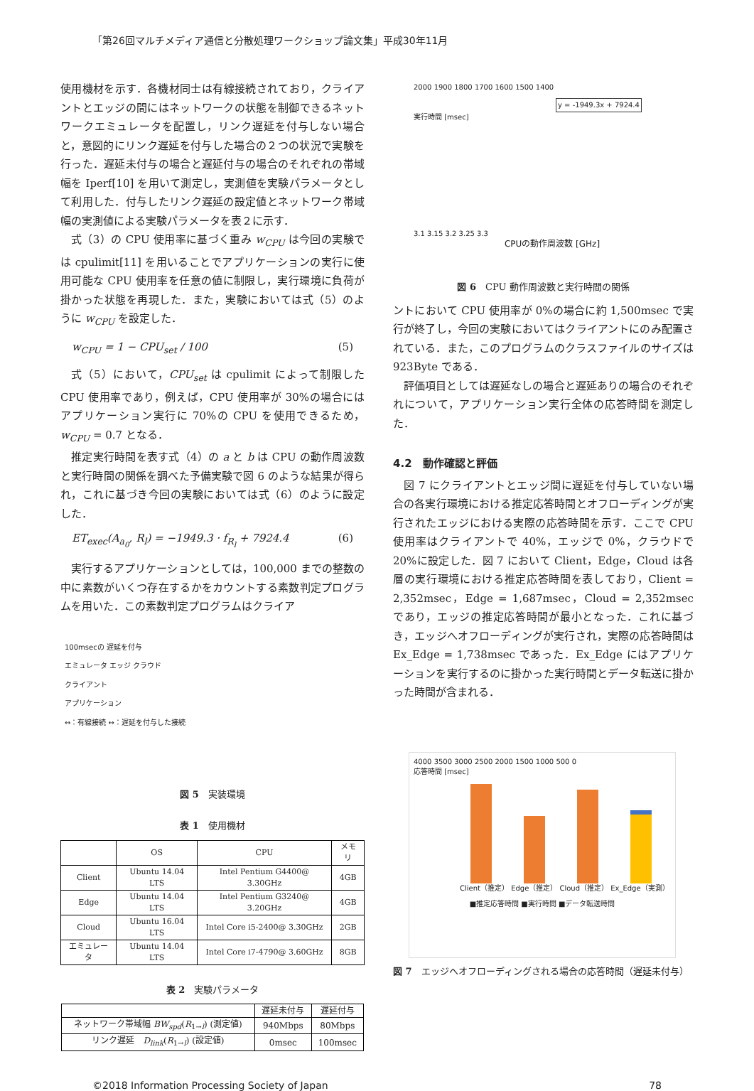「第26回マルチメディア通信と分散処理ワークショップ論文集」平成30年11月
使用機材を示す．各機材同士は有線接続されており，クライアントとエッジの間にはネットワークの状態を制御できるネットワークエミュレータを配置し，リンク遅延を付与しない場合と，意図的にリンク遅延を付与した場合の２つの状況で実験を行った．遅延未付与の場合と遅延付与の場合のそれぞれの帯域幅を Iperf[10] を用いて測定し，実測値を実験パラメータとして利用した．付与したリンク遅延の設定値とネットワーク帯域幅の実測値による実験パラメータを表２に示す．
式（3）の CPU 使用率に基づく重み w<sub>CPU</sub> は今回の実験では cpulimit[11] を用いることでアプリケーションの実行に使用可能な CPU 使用率を任意の値に制限し，実行環境に負荷が掛かった状態を再現した．また，実験においては式（5）のように w<sub>CPU</sub> を設定した．
w<sub>CPU</sub> = 1 − CPU<sub>set</sub> / 100 (5)
式（5）において，CPU<sub>set</sub> は cpulimit によって制限した CPU 使用率であり，例えば，CPU 使用率が 30%の場合にはアプリケーション実行に 70%の CPU を使用できるため，w<sub>CPU</sub> = 0.7 となる．
推定実行時間を表す式（4）の a と b は CPU の動作周波数と実行時間の関係を調べた予備実験で図 6 のような結果が得られ，これに基づき今回の実験においては式（6）のように設定した．
ET<sub>exec</sub>(A<sub>a<sub>0</sub></sub>, R<sub>l</sub>) = −1949.3 · f<sub>R<sub>l</sub></sub> + 7924.4 (6)
実行するアプリケーションとしては，100,000 までの整数の中に素数がいくつ存在するかをカウントする素数判定プログラムを用いた．この素数判定プログラムはクライア
100msecの 遅延を付与
エミュレータ エッジ クラウド
クライアント
アプリケーション
↔：有線接続 ↔：遅延を付与した接続
図 5　実装環境
表 1　使用機材
| | OS | CPU | メモリ |
| --- | --- | --- | --- |
| Client | Ubuntu 14.04 LTS | Intel Pentium G4400@ 3.30GHz | 4GB |
| Edge | Ubuntu 14.04 LTS | Intel Pentium G3240@ 3.20GHz | 4GB |
| Cloud | Ubuntu 16.04 LTS | Intel Core i5-2400@ 3.30GHz | 2GB |
| エミュレータ | Ubuntu 14.04 LTS | Intel Core i7-4790@ 3.60GHz | 8GB |
表 2　実験パラメータ
| | 遅延未付与 | 遅延付与 |
| --- | --- | --- |
| ネットワーク帯域幅 BW<sub>spd</sub> ( R<sub>1→l</sub>) (測定値) | 940Mbps | 80Mbps |
| リンク遅延 D<sub>link</sub> ( R<sub>1→l</sub>) (設定値) | 0msec | 100msec |
2000 1900 1800 1700 1600 1500 1400
y = -1949.3x + 7924.4
実行時間 [msec]
3.1 3.15 3.2 3.25 3.3
CPUの動作周波数 [GHz]
図 6　CPU 動作周波数と実行時間の関係
ントにおいて CPU 使用率が 0%の場合に約 1,500msec で実行が終了し，今回の実験においてはクライアントにのみ配置されている．また，このプログラムのクラスファイルのサイズは 923Byte である．
評価項目としては遅延なしの場合と遅延ありの場合のそれぞれについて，アプリケーション実行全体の応答時間を測定した．
4.2　動作確認と評価
図 7 にクライアントとエッジ間に遅延を付与していない場合の各実行環境における推定応答時間とオフローディングが実行されたエッジにおける実際の応答時間を示す．ここで CPU 使用率はクライアントで 40%，エッジで 0%，クラウドで 20%に設定した．図 7 において Client，Edge，Cloud は各層の実行環境における推定応答時間を表しており，Client = 2,352msec，Edge = 1,687msec，Cloud = 2,352msec であり，エッジの推定応答時間が最小となった．これに基づき，エッジへオフローディングが実行され，実際の応答時間は Ex_Edge = 1,738msec であった．Ex_Edge にはアプリケーションを実行するのに掛かった実行時間とデータ転送に掛かった時間が含まれる．
4000 3500 3000 2500 2000 1500 1000 500 0
応答時間 [msec]
Client（推定） Edge（推定） Cloud（推定） Ex_Edge（実測）
■推定応答時間 ■実行時間 ■データ転送時間
図 7　エッジへオフローディングされる場合の応答時間（遅延未付与）
©2018 Information Processing Society of Japan 78